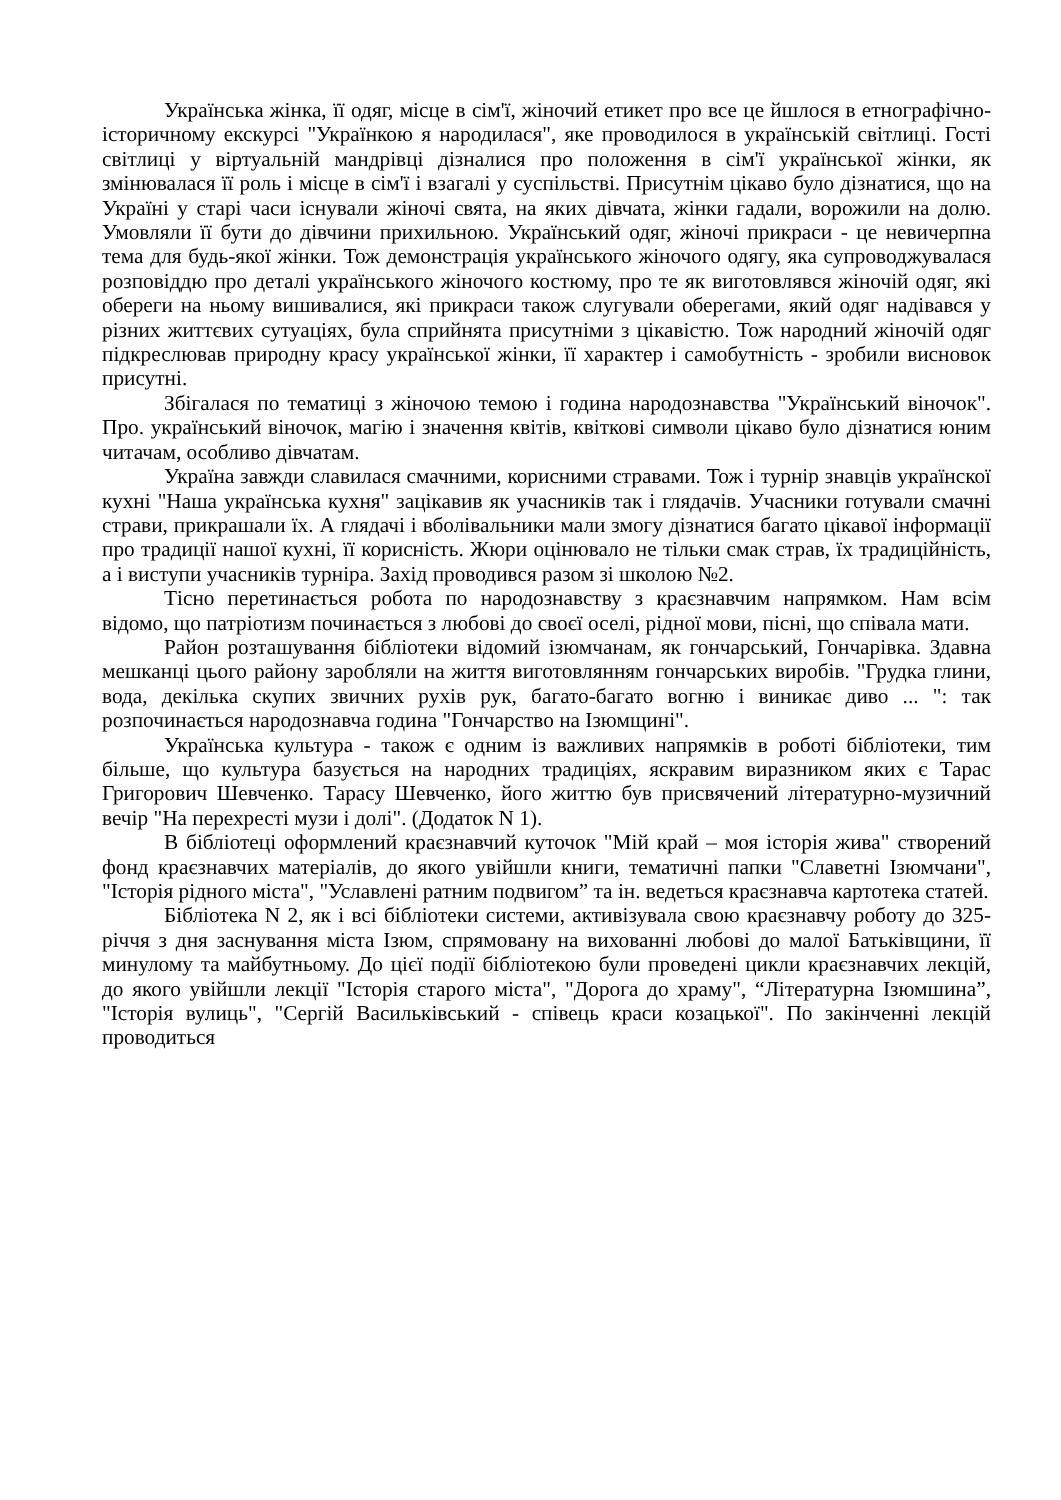Українська жінка, її одяг, місце в сім'ї, жіночий етикет про все це йшлося в етнографічно-історичному екскурсі "Українкою я народилася", яке проводилося в українській світлиці. Гості світлиці у віртуальній мандрівці дізналися про положення в сім'ї української жінки, як змінювалася її роль і місце в сім'ї і взагалі у суспільстві. Присутнім цікаво було дізнатися, що на Україні у старі часи існували жіночі свята, на яких дівчата, жінки гадали, ворожили на долю. Умовляли її бути до дівчини прихильною. Український одяг, жіночі прикраси - це невичерпна тема для будь-якої жінки. Тож демонстрація українського жіночого одягу, яка супроводжувалася розповіддю про деталі українського жіночого костюму, про те як виготовлявся жіночій одяг, які обереги на ньому вишивалися, які прикраси також слугували оберегами, який одяг надівався у різних життєвих сутуаціях, була сприйнята присутніми з цікавістю. Тож народний жіночій одяг підкреслював природну красу української жінки, її характер і самобутність - зробили висновок присутні.
Збігалася по тематиці з жіночою темою і година народознавства "Український віночок". Про. український віночок, магію і значення квітів, квіткові символи цікаво було дізнатися юним читачам, особливо дівчатам.
Україна завжди славилася смачними, корисними стравами. Тож і турнір знавців українскої кухні "Наша українська кухня" зацікавив як учасників так і глядачів. Учасники готували смачні страви, прикрашали їх. А глядачі і вболівальники мали змогу дізнатися багато цікавої інформації про традиції нашої кухні, її корисність. Жюри оцінювало не тільки смак страв, їх традиційність, а і виступи учасників турніра. Захід проводився разом зі школою №2.
Тісно перетинається робота по народознавству з краєзнавчим напрямком. Нам всім відомо, що патріотизм починається з любові до своєї оселі, рідної мови, пісні, що співала мати.
Район розташування бібліотеки відомий ізюмчанам, як гончарський, Гончарівка. Здавна мешканці цього району заробляли на життя виготовлянням гончарських виробів. "Грудка глини, вода, декілька скупих звичних рухів рук, багато-багато вогню і виникає диво ... ": так розпочинається народознавча година "Гончарство на Ізюмщині".
Українська культура - також є одним із важливих напрямків в роботі бібліотеки, тим більше, що культура базується на народних традиціях, яскравим виразником яких є Тарас Григорович Шевченко. Тарасу Шевченко, його життю був присвячений літературно-музичний вечір "На перехресті музи і долі". (Додаток N 1).
В бібліотеці оформлений краєзнавчий куточок "Мій край – моя історія жива" створений фонд краєзнавчих матеріалів, до якого увійшли книги, тематичні папки "Славетні Ізюмчани", "Історія рідного міста", "Уславлені ратним подвигом” та ін. ведеться краєзнавча картотека статей.
Бібліотека N 2, як і всі бібліотеки системи, активізувала свою краєзнавчу роботу до 325-річчя з дня заснування міста Ізюм, спрямовану на вихованні любові до малої Батьківщини, її минулому та майбутньому. До цієї події бібліотекою були проведені цикли краєзнавчих лекцій, до якого увійшли лекції "Історія старого міста", "Дорога до храму", “Літературна Ізюмшина”, "Історія вулиць", "Сергій Васильківський - співець краси козацької". По закінченні лекцій проводиться